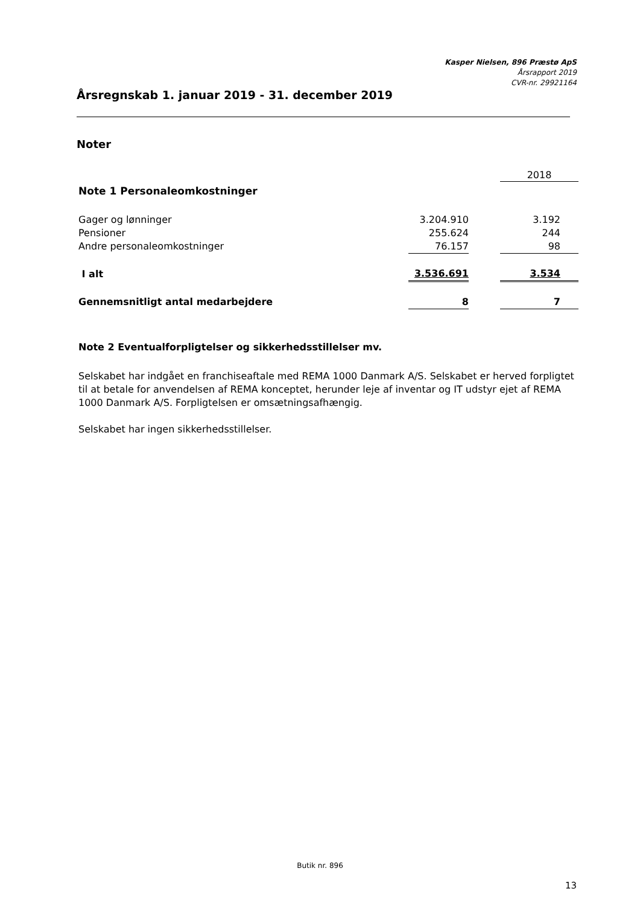Kasper Nielsen, 896 Præstø ApS
Årsrapport 2019
CVR-nr. 29921164
Årsregnskab 1. januar 2019 - 31. december 2019
Noter
| | | | 2018 |
| Note 1 Personaleomkostninger | | | |
| Gager og lønninger | 3.204.910 | | 3.192 |
| Pensioner | 255.624 | | 244 |
| Andre personaleomkostninger | 76.157 | | 98 |
| I alt | 3.536.691 | | 3.534 |
| Gennemsnitligt antal medarbejdere | 8 | | 7 |
Note 2 Eventualforpligtelser og sikkerhedsstillelser mv.
Selskabet har indgået en franchiseaftale med REMA 1000 Danmark A/S. Selskabet er herved forpligtet til at betale for anvendelsen af REMA konceptet, herunder leje af inventar og IT udstyr ejet af REMA 1000 Danmark A/S. Forpligtelsen er omsætningsafhængig.
Selskabet har ingen sikkerhedsstillelser.
Butik nr. 896
13